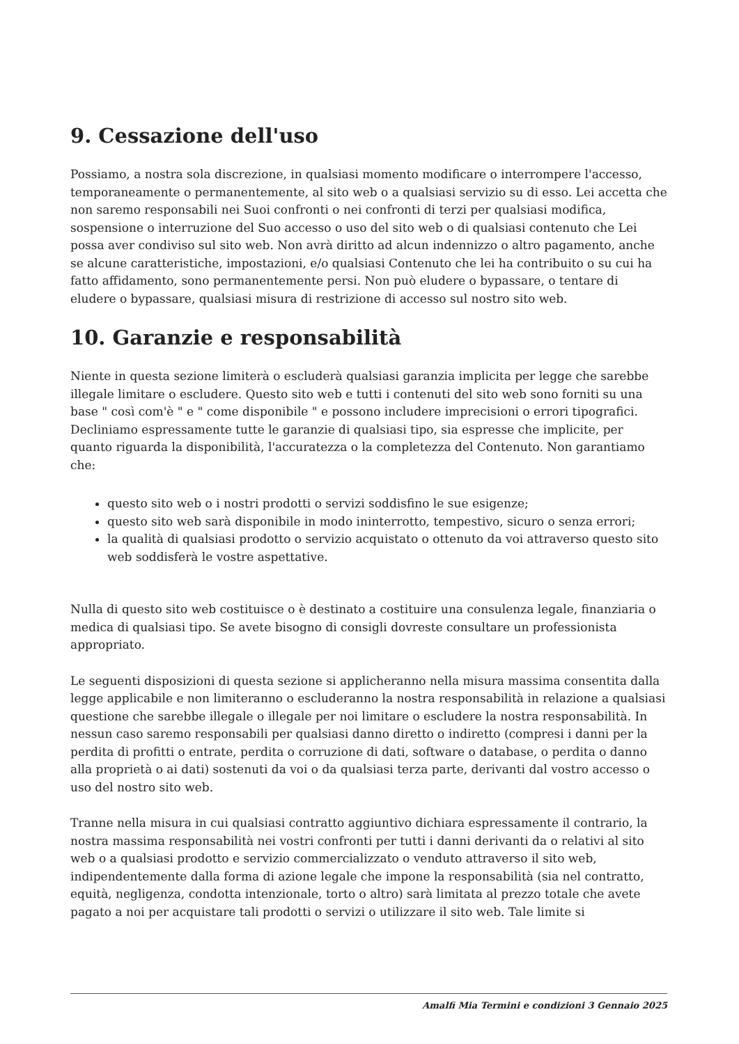9. Cessazione dell'uso
Possiamo, a nostra sola discrezione, in qualsiasi momento modificare o interrompere l'accesso, temporaneamente o permanentemente, al sito web o a qualsiasi servizio su di esso. Lei accetta che non saremo responsabili nei Suoi confronti o nei confronti di terzi per qualsiasi modifica, sospensione o interruzione del Suo accesso o uso del sito web o di qualsiasi contenuto che Lei possa aver condiviso sul sito web. Non avrà diritto ad alcun indennizzo o altro pagamento, anche se alcune caratteristiche, impostazioni, e/o qualsiasi Contenuto che lei ha contribuito o su cui ha fatto affidamento, sono permanentemente persi. Non può eludere o bypassare, o tentare di eludere o bypassare, qualsiasi misura di restrizione di accesso sul nostro sito web.
10. Garanzie e responsabilità
Niente in questa sezione limiterà o escluderà qualsiasi garanzia implicita per legge che sarebbe illegale limitare o escludere. Questo sito web e tutti i contenuti del sito web sono forniti su una base " così com'è " e " come disponibile " e possono includere imprecisioni o errori tipografici. Decliniamo espressamente tutte le garanzie di qualsiasi tipo, sia espresse che implicite, per quanto riguarda la disponibilità, l'accuratezza o la completezza del Contenuto. Non garantiamo che:
questo sito web o i nostri prodotti o servizi soddisfino le sue esigenze;
questo sito web sarà disponibile in modo ininterrotto, tempestivo, sicuro o senza errori;
la qualità di qualsiasi prodotto o servizio acquistato o ottenuto da voi attraverso questo sito web soddisferà le vostre aspettative.
Nulla di questo sito web costituisce o è destinato a costituire una consulenza legale, finanziaria o medica di qualsiasi tipo. Se avete bisogno di consigli dovreste consultare un professionista appropriato.
Le seguenti disposizioni di questa sezione si applicheranno nella misura massima consentita dalla legge applicabile e non limiteranno o escluderanno la nostra responsabilità in relazione a qualsiasi questione che sarebbe illegale o illegale per noi limitare o escludere la nostra responsabilità. In nessun caso saremo responsabili per qualsiasi danno diretto o indiretto (compresi i danni per la perdita di profitti o entrate, perdita o corruzione di dati, software o database, o perdita o danno alla proprietà o ai dati) sostenuti da voi o da qualsiasi terza parte, derivanti dal vostro accesso o uso del nostro sito web.
Tranne nella misura in cui qualsiasi contratto aggiuntivo dichiara espressamente il contrario, la nostra massima responsabilità nei vostri confronti per tutti i danni derivanti da o relativi al sito web o a qualsiasi prodotto e servizio commercializzato o venduto attraverso il sito web, indipendentemente dalla forma di azione legale che impone la responsabilità (sia nel contratto, equità, negligenza, condotta intenzionale, torto o altro) sarà limitata al prezzo totale che avete pagato a noi per acquistare tali prodotti o servizi o utilizzare il sito web. Tale limite si
Amalfi Mia Termini e condizioni 3 Gennaio 2025